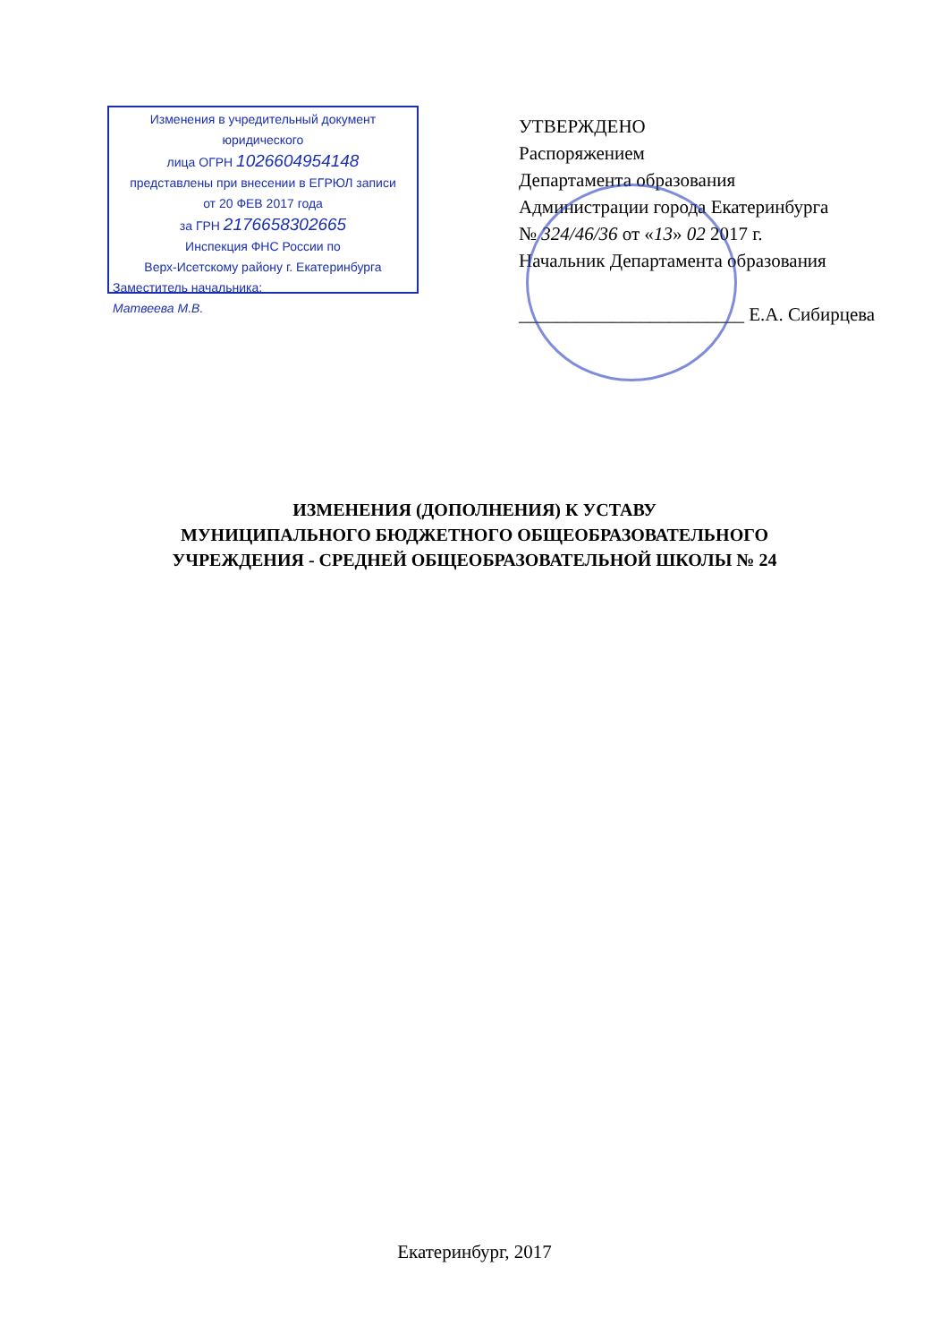Изменения в учредительный документ юридического
лица ОГРН 1026604954148
представлены при внесении в ЕГРЮЛ записи
от 20 ФЕВ 2017 года
за ГРН 2176658302665
Инспекция ФНС России по
Верх-Исетскому району г. Екатеринбурга
Заместитель начальника:
Матвеева М.В.
УТВЕРЖДЕНО
Распоряжением
Департамента образования
Администрации города Екатеринбурга
№ 324/46/36 от «13» 02 2017 г.
Начальник Департамента образования
________________________ Е.А. Сибирцева
ИЗМЕНЕНИЯ (ДОПОЛНЕНИЯ) К УСТАВУ
МУНИЦИПАЛЬНОГО БЮДЖЕТНОГО ОБЩЕОБРАЗОВАТЕЛЬНОГО
УЧРЕЖДЕНИЯ - СРЕДНЕЙ ОБЩЕОБРАЗОВАТЕЛЬНОЙ ШКОЛЫ № 24
Екатеринбург, 2017